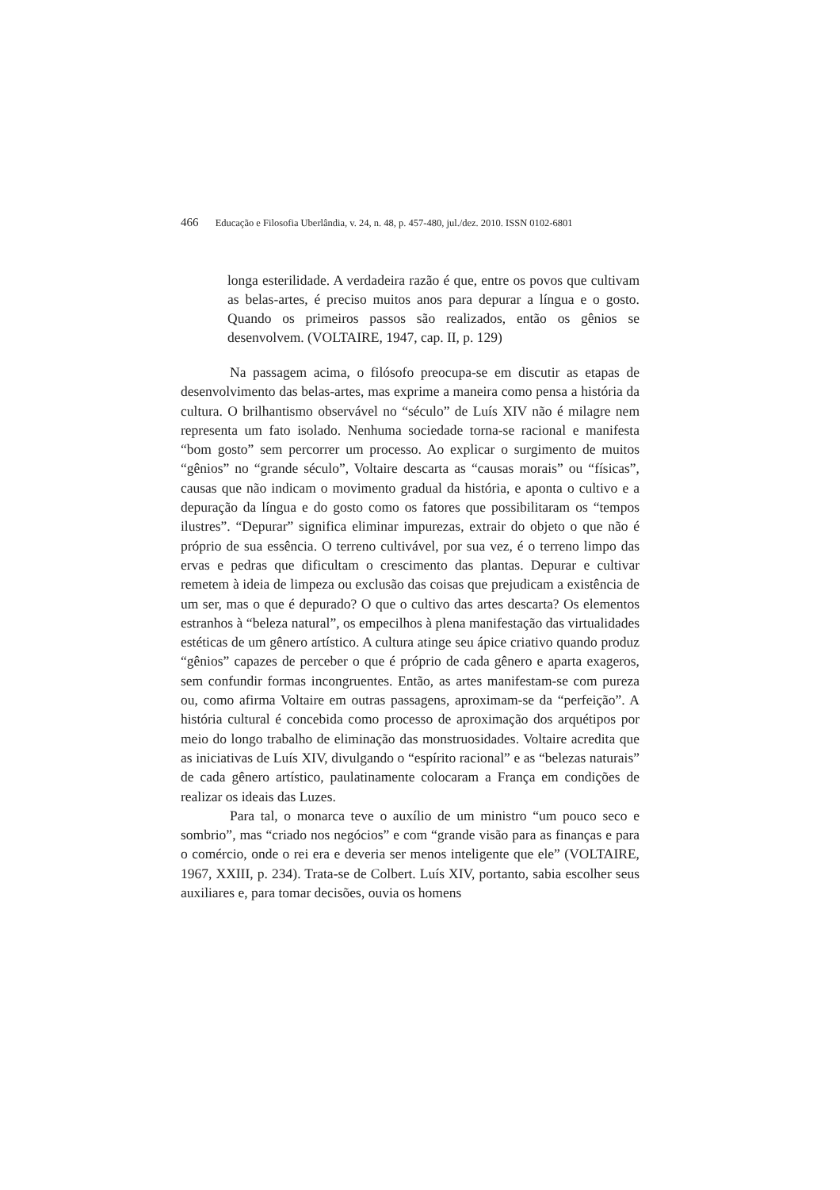466 Educação e Filosofia Uberlândia, v. 24, n. 48, p. 457-480, jul./dez. 2010. ISSN 0102-6801
longa esterilidade. A verdadeira razão é que, entre os povos que cultivam as belas-artes, é preciso muitos anos para depurar a língua e o gosto. Quando os primeiros passos são realizados, então os gênios se desenvolvem. (VOLTAIRE, 1947, cap. II, p. 129)
Na passagem acima, o filósofo preocupa-se em discutir as etapas de desenvolvimento das belas-artes, mas exprime a maneira como pensa a história da cultura. O brilhantismo observável no “século” de Luís XIV não é milagre nem representa um fato isolado. Nenhuma sociedade torna-se racional e manifesta “bom gosto” sem percorrer um processo. Ao explicar o surgimento de muitos “gênios” no “grande século”, Voltaire descarta as “causas morais” ou “físicas”, causas que não indicam o movimento gradual da história, e aponta o cultivo e a depuração da língua e do gosto como os fatores que possibilitaram os “tempos ilustres”. “Depurar” significa eliminar impurezas, extrair do objeto o que não é próprio de sua essência. O terreno cultivável, por sua vez, é o terreno limpo das ervas e pedras que dificultam o crescimento das plantas. Depurar e cultivar remetem à ideia de limpeza ou exclusão das coisas que prejudicam a existência de um ser, mas o que é depurado? O que o cultivo das artes descarta? Os elementos estranhos à “beleza natural”, os empecilhos à plena manifestação das virtualidades estéticas de um gênero artístico. A cultura atinge seu ápice criativo quando produz “gênios” capazes de perceber o que é próprio de cada gênero e aparta exageros, sem confundir formas incongruentes. Então, as artes manifestam-se com pureza ou, como afirma Voltaire em outras passagens, aproximam-se da “perfeição”. A história cultural é concebida como processo de aproximação dos arquétipos por meio do longo trabalho de eliminação das monstruosidades. Voltaire acredita que as iniciativas de Luís XIV, divulgando o “espírito racional” e as “belezas naturais” de cada gênero artístico, paulatinamente colocaram a França em condições de realizar os ideais das Luzes.
Para tal, o monarca teve o auxílio de um ministro “um pouco seco e sombrio”, mas “criado nos negócios” e com “grande visão para as finanças e para o comércio, onde o rei era e deveria ser menos inteligente que ele” (VOLTAIRE, 1967, XXIII, p. 234). Trata-se de Colbert. Luís XIV, portanto, sabia escolher seus auxiliares e, para tomar decisões, ouvia os homens